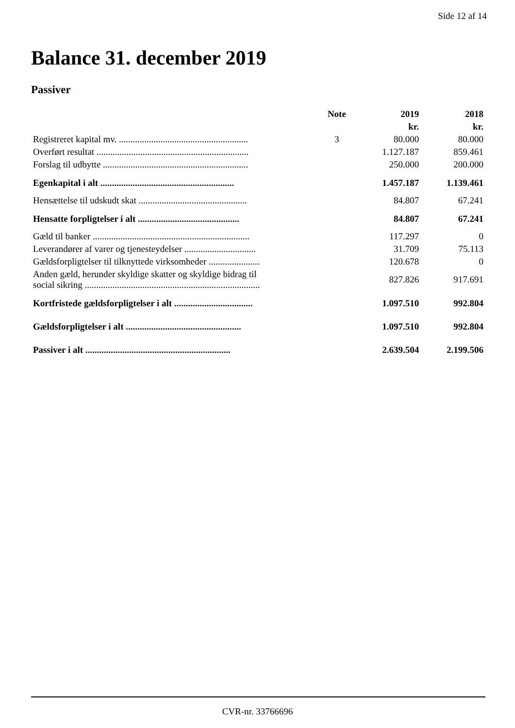Side 12 af 14
Balance 31. december 2019
Passiver
| | Note | 2019 | 2018 |
| --- | --- | --- | --- |
| | | kr. | kr. |
| Registreret kapital mv. ........................................................ | 3 | 80.000 | 80.000 |
| Overført resultat .................................................................. | | 1.127.187 | 859.461 |
| Forslag til udbytte ............................................................... | | 250.000 | 200.000 |
| Egenkapital i alt .......................................................... | | 1.457.187 | 1.139.461 |
| Hensættelse til udskudt skat ............................................... | | 84.807 | 67.241 |
| Hensatte forpligtelser i alt ............................................ | | 84.807 | 67.241 |
| Gæld til banker .................................................................... | | 117.297 | 0 |
| Leverandører af varer og tjenesteydelser ............................... | | 31.709 | 75.113 |
| Gældsforpligtelser til tilknyttede virksomheder ...................... | | 120.678 | 0 |
| Anden gæld, herunder skyldige skatter og skyldige bidrag til social sikring ............................................................................ | | 827.826 | 917.691 |
| Kortfristede gældsforpligtelser i alt .................................. | | 1.097.510 | 992.804 |
| Gældsforpligtelser i alt .................................................. | | 1.097.510 | 992.804 |
| Passiver i alt ............................................................... | | 2.639.504 | 2.199.506 |
CVR-nr. 33766696